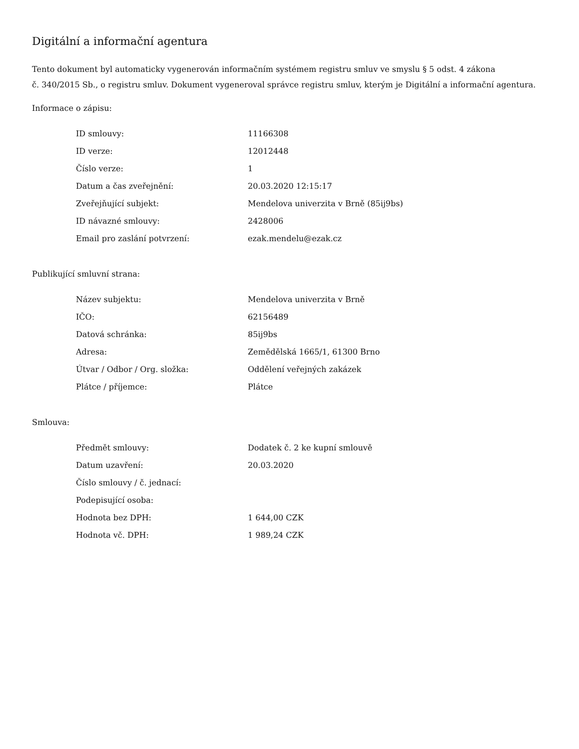Digitální a informační agentura
Tento dokument byl automaticky vygenerován informačním systémem registru smluv ve smyslu § 5 odst. 4 zákona
č. 340/2015 Sb., o registru smluv. Dokument vygeneroval správce registru smluv, kterým je Digitální a informační agentura.
Informace o zápisu:
| ID smlouvy: | 11166308 |
| ID verze: | 12012448 |
| Číslo verze: | 1 |
| Datum a čas zveřejnění: | 20.03.2020 12:15:17 |
| Zveřejňující subjekt: | Mendelova univerzita v Brně (85ij9bs) |
| ID návazné smlouvy: | 2428006 |
| Email pro zaslání potvrzení: | ezak.mendelu@ezak.cz |
Publikující smluvní strana:
| Název subjektu: | Mendelova univerzita v Brně |
| IČO: | 62156489 |
| Datová schránka: | 85ij9bs |
| Adresa: | Zemědělská 1665/1, 61300 Brno |
| Útvar / Odbor / Org. složka: | Oddělení veřejných zakázek |
| Plátce / příjemce: | Plátce |
Smlouva:
| Předmět smlouvy: | Dodatek č. 2 ke kupní smlouvě |
| Datum uzavření: | 20.03.2020 |
| Číslo smlouvy / č. jednací: | |
| Podepisující osoba: | |
| Hodnota bez DPH: | 1 644,00 CZK |
| Hodnota vč. DPH: | 1 989,24 CZK |